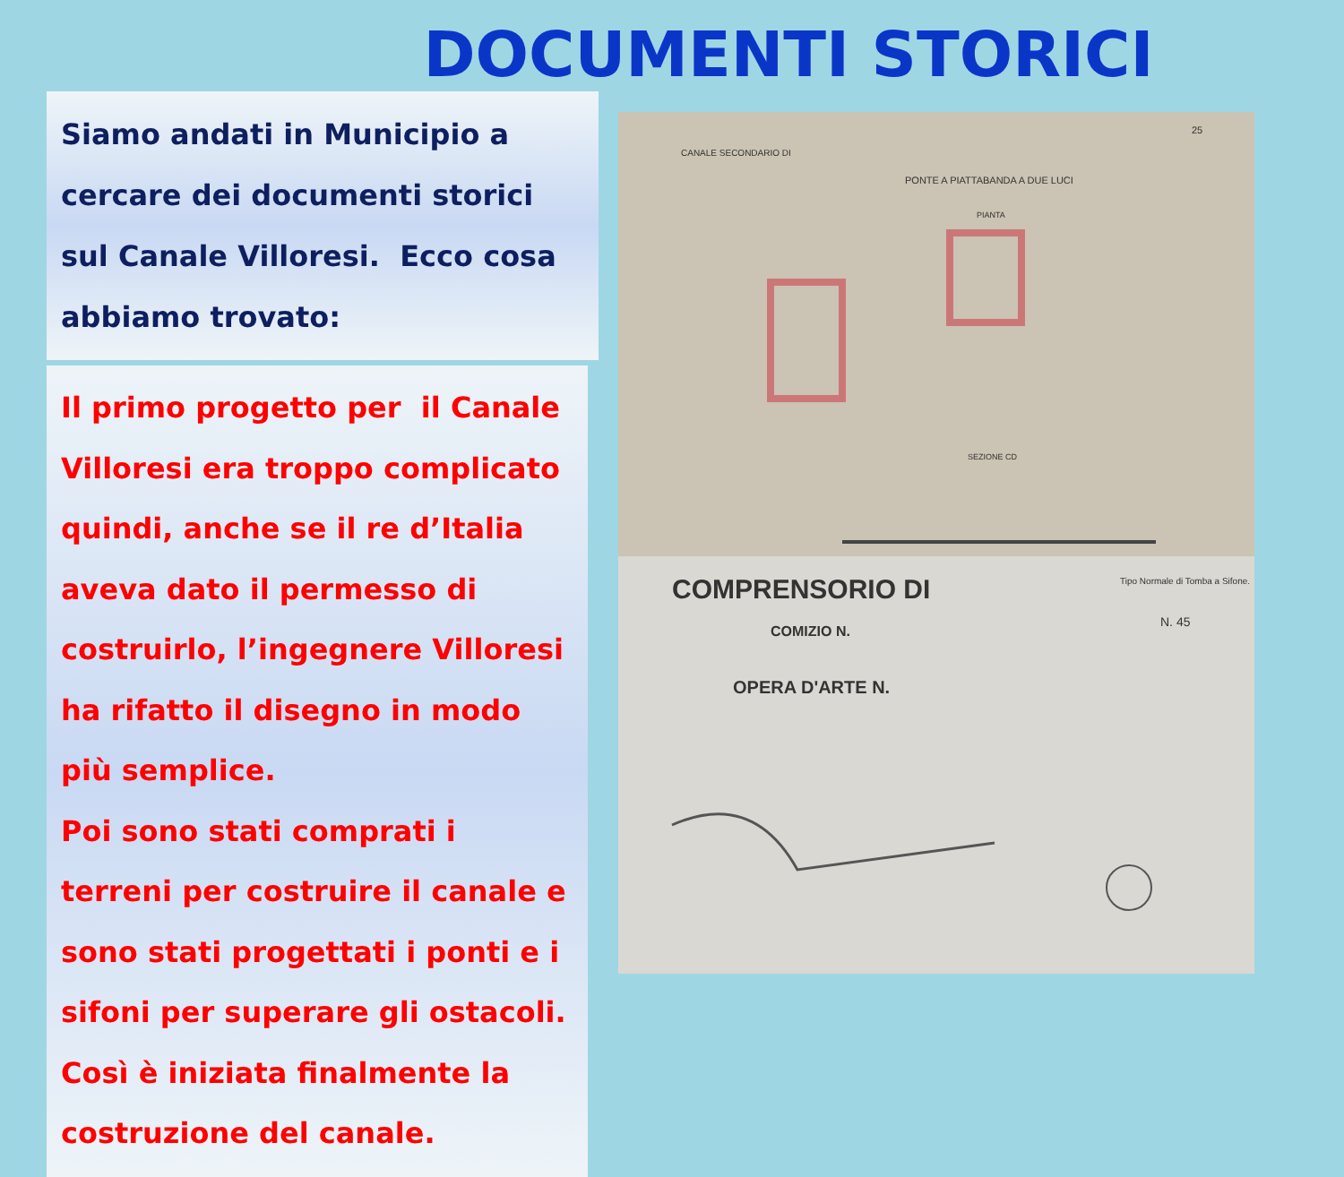DOCUMENTI STORICI
Siamo andati in Municipio a cercare dei documenti storici sul Canale Villoresi. Ecco cosa abbiamo trovato:
Il primo progetto per il Canale Villoresi era troppo complicato quindi, anche se il re d’Italia aveva dato il permesso di costruirlo, l’ingegnere Villoresi ha rifatto il disegno in modo più semplice.
Poi sono stati comprati i terreni per costruire il canale e sono stati progettati i ponti e i sifoni per superare gli ostacoli. Così è iniziata finalmente la costruzione del canale.
CANALE SECONDARIO DI
PONTE A PIATTABANDA A DUE LUCI
PIANTA
SEZIONE CD
25
COMPRENSORIO DI
COMIZIO N.
OPERA D'ARTE N.
Tipo Normale di Tomba a Sifone.
N. 45